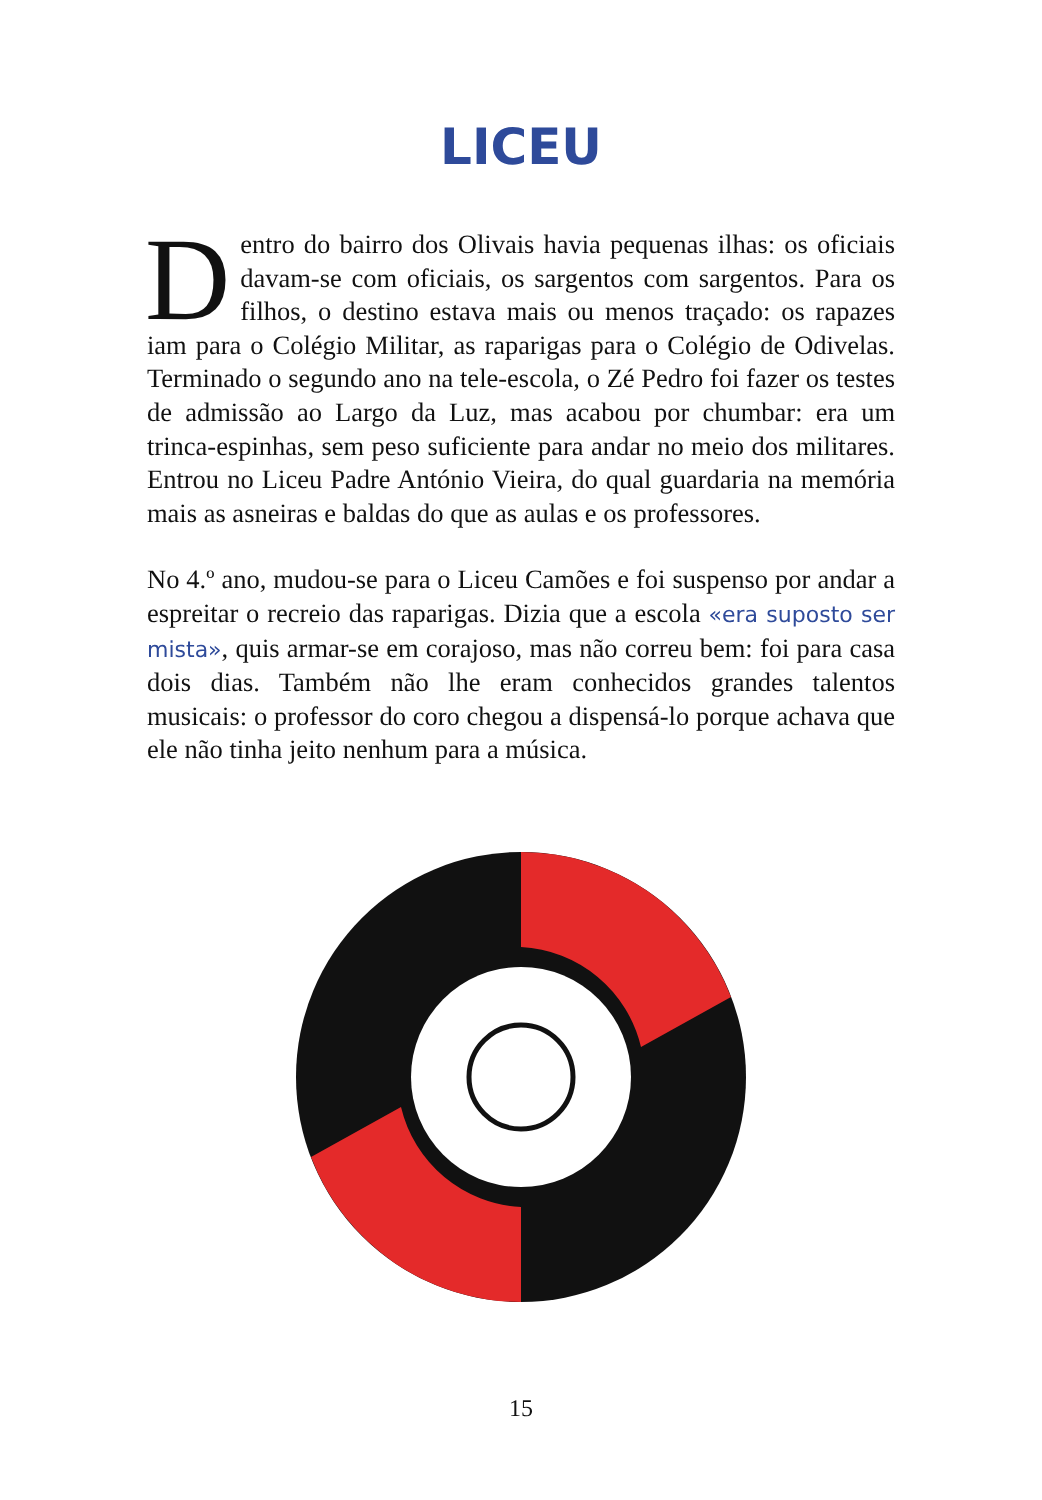LICEU
Dentro do bairro dos Olivais havia pequenas ilhas: os oficiais davam-se com oficiais, os sargentos com sargentos. Para os filhos, o destino estava mais ou menos traçado: os rapazes iam para o Colégio Militar, as raparigas para o Colégio de Odivelas. Terminado o segundo ano na tele-escola, o Zé Pedro foi fazer os testes de admissão ao Largo da Luz, mas acabou por chumbar: era um trinca-espinhas, sem peso suficiente para andar no meio dos militares. Entrou no Liceu Padre António Vieira, do qual guardaria na memória mais as asneiras e baldas do que as aulas e os professores.
No 4.º ano, mudou-se para o Liceu Camões e foi suspenso por andar a espreitar o recreio das raparigas. Dizia que a escola «era suposto ser mista», quis armar-se em corajoso, mas não correu bem: foi para casa dois dias. Também não lhe eram conhecidos grandes talentos musicais: o professor do coro chegou a dispensá-lo porque achava que ele não tinha jeito nenhum para a música.
15